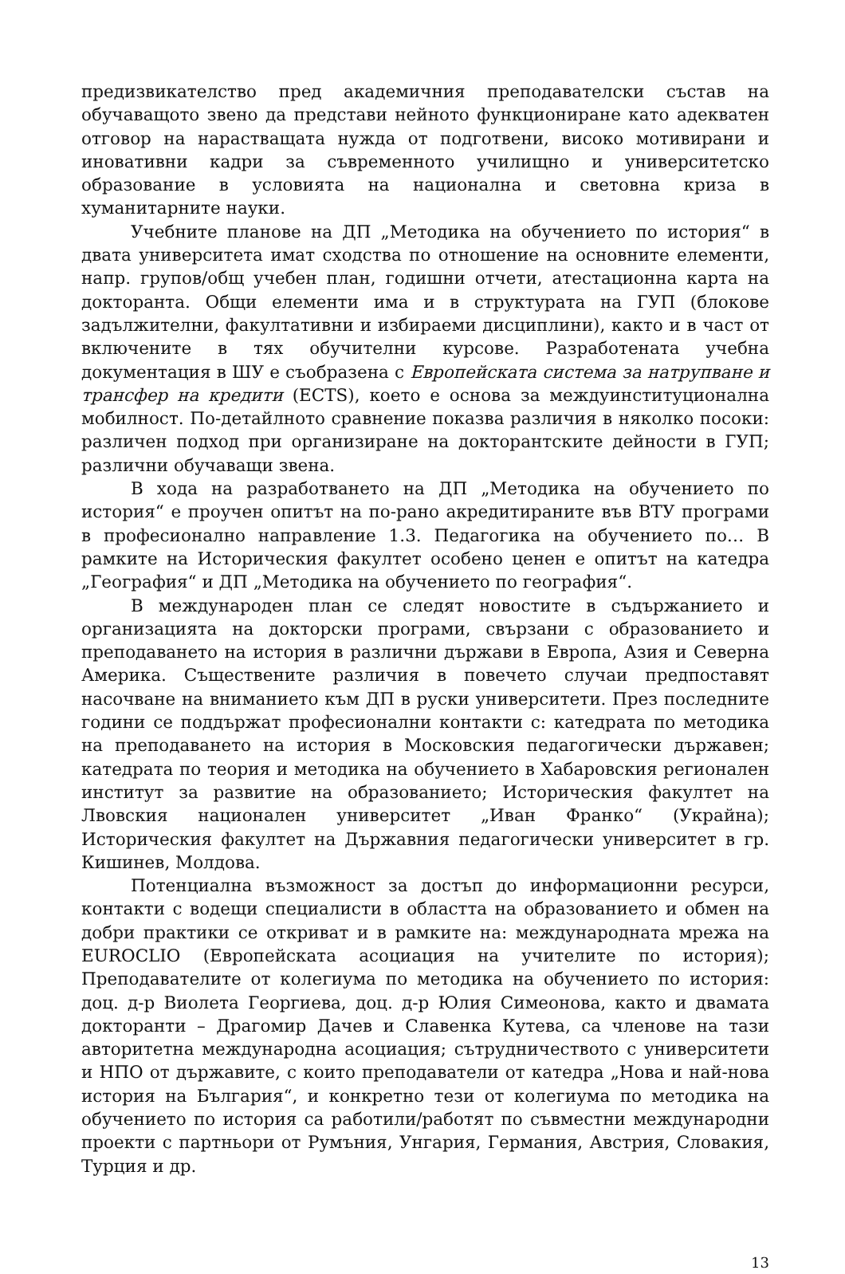предизвикателство пред академичния преподавателски състав на обучаващото звено да представи нейното функциониране като адекватен отговор на нарастващата нужда от подготвени, високо мотивирани и иновативни кадри за съвременното училищно и университетско образование в условията на национална и световна криза в хуманитарните науки.
Учебните планове на ДП „Методика на обучението по история“ в двата университета имат сходства по отношение на основните елементи, напр. групов/общ учебен план, годишни отчети, атестационна карта на докторанта. Общи елементи има и в структурата на ГУП (блокове задължителни, факултативни и избираеми дисциплини), както и в част от включените в тях обучителни курсове. Разработената учебна документация в ШУ е съобразена с Европейската система за натрупване и трансфер на кредити (ECTS), което е основа за междуинституционална мобилност. По-детайлното сравнение показва различия в няколко посоки: различен подход при организиране на докторантските дейности в ГУП; различни обучаващи звена.
В хода на разработването на ДП „Методика на обучението по история“ е проучен опитът на по-рано акредитираните във ВТУ програми в професионално направление 1.3. Педагогика на обучението по… В рамките на Историческия факултет особено ценен е опитът на катедра „География“ и ДП „Методика на обучението по география“.
В международен план се следят новостите в съдържанието и организацията на докторски програми, свързани с образованието и преподаването на история в различни държави в Европа, Азия и Северна Америка. Съществените различия в повечето случаи предпоставят насочване на вниманието към ДП в руски университети. През последните години се поддържат професионални контакти с: катедрата по методика на преподаването на история в Московския педагогически държавен; катедрата по теория и методика на обучението в Хабаровския регионален институт за развитие на образованието; Историческия факултет на Лвовския национален университет „Иван Франко“ (Украйна); Историческия факултет на Държавния педагогически университет в гр. Кишинев, Молдова.
Потенциална възможност за достъп до информационни ресурси, контакти с водещи специалисти в областта на образованието и обмен на добри практики се откриват и в рамките на: международната мрежа на EUROCLIO (Европейската асоциация на учителите по история); Преподавателите от колегиума по методика на обучението по история: доц. д-р Виолета Георгиева, доц. д-р Юлия Симеонова, както и двамата докторанти – Драгомир Дачев и Славенка Кутева, са членове на тази авторитетна международна асоциация; сътрудничеството с университети и НПО от държавите, с които преподаватели от катедра „Нова и най-нова история на България“, и конкретно тези от колегиума по методика на обучението по история са работили/работят по съвместни международни проекти с партньори от Румъния, Унгария, Германия, Австрия, Словакия, Турция и др.
13